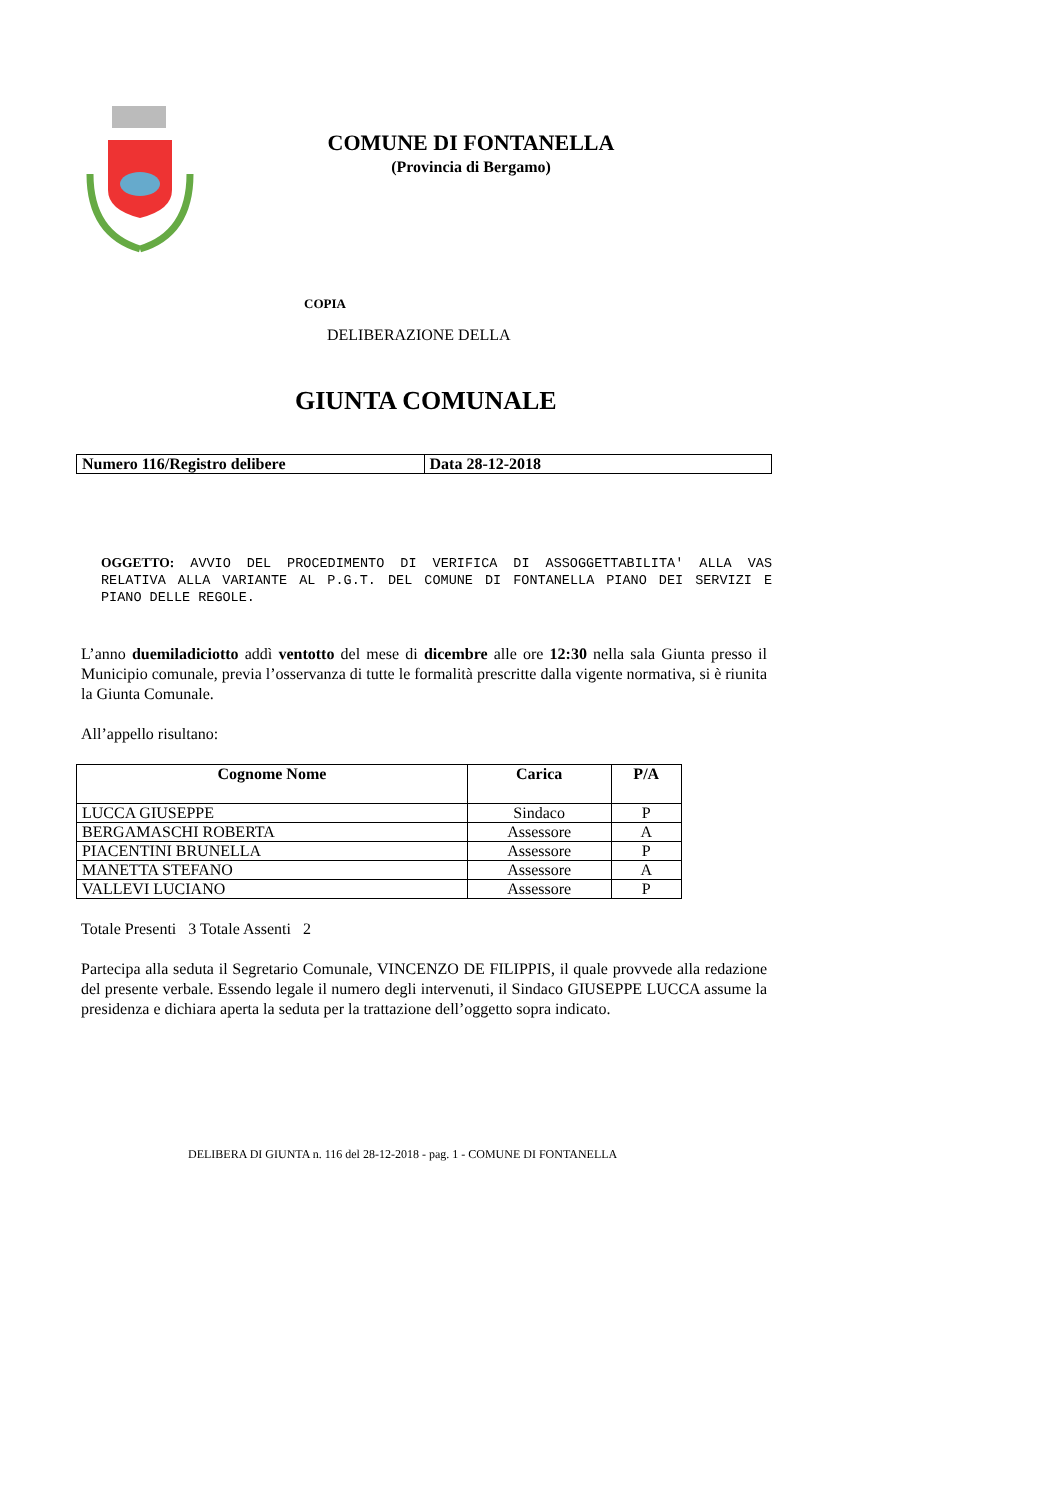COMUNE DI FONTANELLA
(Provincia di Bergamo)
COPIA
DELIBERAZIONE DELLA
GIUNTA COMUNALE
| Numero 116/Registro delibere | Data 28-12-2018 |
OGGETTO: AVVIO DEL PROCEDIMENTO DI VERIFICA DI ASSOGGETTABILITA' ALLA VAS RELATIVA ALLA VARIANTE AL P.G.T. DEL COMUNE DI FONTANELLA PIANO DEI SERVIZI E PIANO DELLE REGOLE.
L’anno duemiladiciotto addì ventotto del mese di dicembre alle ore 12:30 nella sala Giunta presso il Municipio comunale, previa l’osservanza di tutte le formalità prescritte dalla vigente normativa, si è riunita la Giunta Comunale.
All’appello risultano:
| Cognome Nome | Carica | P/A |
| --- | --- | --- |
| LUCCA GIUSEPPE | Sindaco | P |
| BERGAMASCHI ROBERTA | Assessore | A |
| PIACENTINI BRUNELLA | Assessore | P |
| MANETTA STEFANO | Assessore | A |
| VALLEVI LUCIANO | Assessore | P |
Totale Presenti 3 Totale Assenti 2
Partecipa alla seduta il Segretario Comunale, VINCENZO DE FILIPPIS, il quale provvede alla redazione del presente verbale. Essendo legale il numero degli intervenuti, il Sindaco GIUSEPPE LUCCA assume la presidenza e dichiara aperta la seduta per la trattazione dell’oggetto sopra indicato.
DELIBERA DI GIUNTA n. 116 del 28-12-2018 - pag. 1 - COMUNE DI FONTANELLA